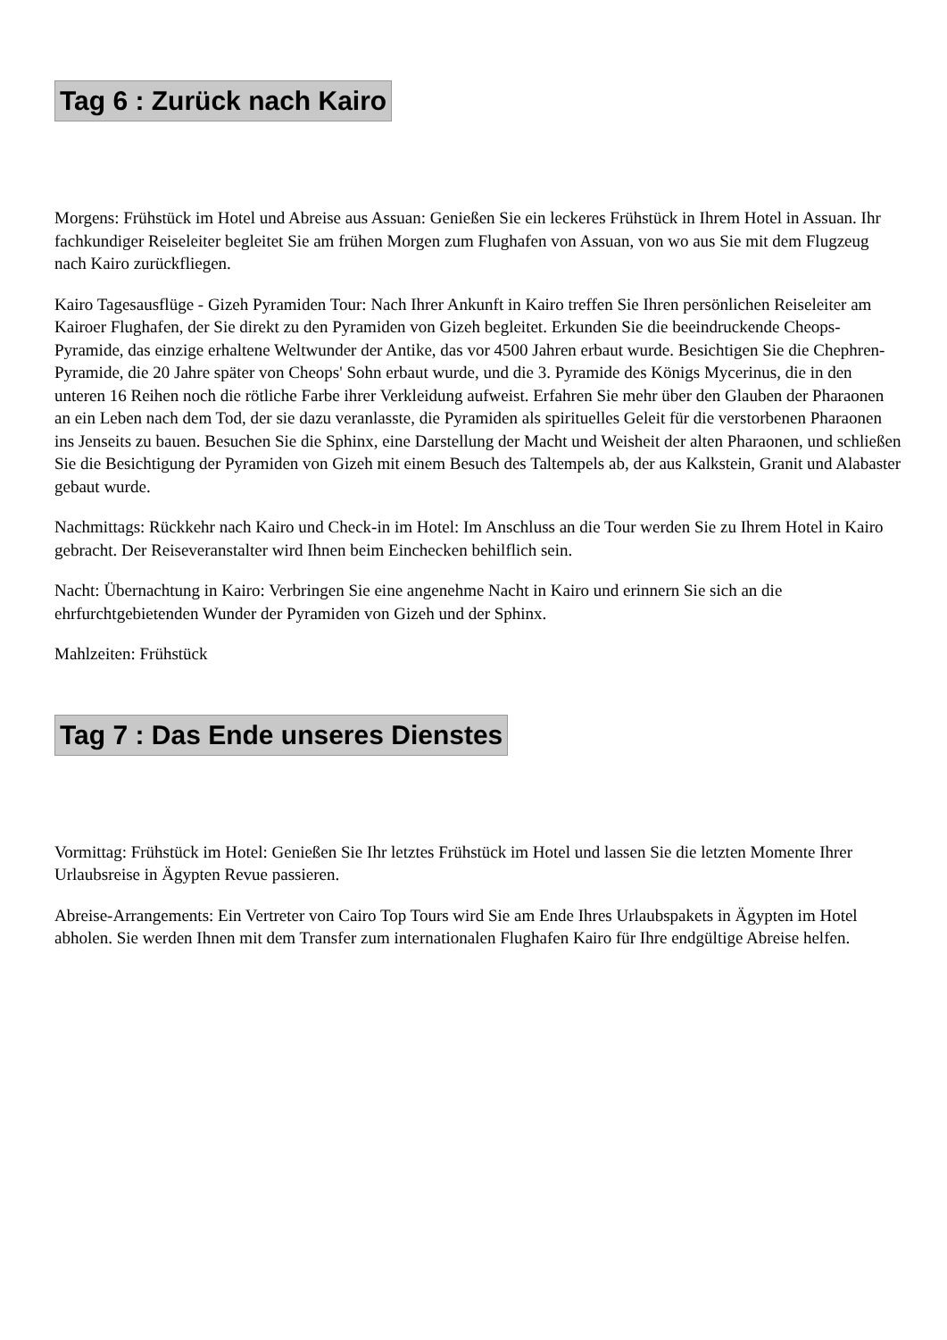Tag 6 : Zurück nach Kairo
Morgens: Frühstück im Hotel und Abreise aus Assuan: Genießen Sie ein leckeres Frühstück in Ihrem Hotel in Assuan. Ihr fachkundiger Reiseleiter begleitet Sie am frühen Morgen zum Flughafen von Assuan, von wo aus Sie mit dem Flugzeug nach Kairo zurückfliegen.
Kairo Tagesausflüge - Gizeh Pyramiden Tour: Nach Ihrer Ankunft in Kairo treffen Sie Ihren persönlichen Reiseleiter am Kairoer Flughafen, der Sie direkt zu den Pyramiden von Gizeh begleitet. Erkunden Sie die beeindruckende Cheops-Pyramide, das einzige erhaltene Weltwunder der Antike, das vor 4500 Jahren erbaut wurde. Besichtigen Sie die Chephren-Pyramide, die 20 Jahre später von Cheops' Sohn erbaut wurde, und die 3. Pyramide des Königs Mycerinus, die in den unteren 16 Reihen noch die rötliche Farbe ihrer Verkleidung aufweist. Erfahren Sie mehr über den Glauben der Pharaonen an ein Leben nach dem Tod, der sie dazu veranlasste, die Pyramiden als spirituelles Geleit für die verstorbenen Pharaonen ins Jenseits zu bauen. Besuchen Sie die Sphinx, eine Darstellung der Macht und Weisheit der alten Pharaonen, und schließen Sie die Besichtigung der Pyramiden von Gizeh mit einem Besuch des Taltempels ab, der aus Kalkstein, Granit und Alabaster gebaut wurde.
Nachmittags: Rückkehr nach Kairo und Check-in im Hotel: Im Anschluss an die Tour werden Sie zu Ihrem Hotel in Kairo gebracht. Der Reiseveranstalter wird Ihnen beim Einchecken behilflich sein.
Nacht: Übernachtung in Kairo: Verbringen Sie eine angenehme Nacht in Kairo und erinnern Sie sich an die ehrfurchtgebietenden Wunder der Pyramiden von Gizeh und der Sphinx.
Mahlzeiten: Frühstück
Tag 7 : Das Ende unseres Dienstes
Vormittag: Frühstück im Hotel: Genießen Sie Ihr letztes Frühstück im Hotel und lassen Sie die letzten Momente Ihrer Urlaubsreise in Ägypten Revue passieren.
Abreise-Arrangements: Ein Vertreter von Cairo Top Tours wird Sie am Ende Ihres Urlaubspakets in Ägypten im Hotel abholen. Sie werden Ihnen mit dem Transfer zum internationalen Flughafen Kairo für Ihre endgültige Abreise helfen.